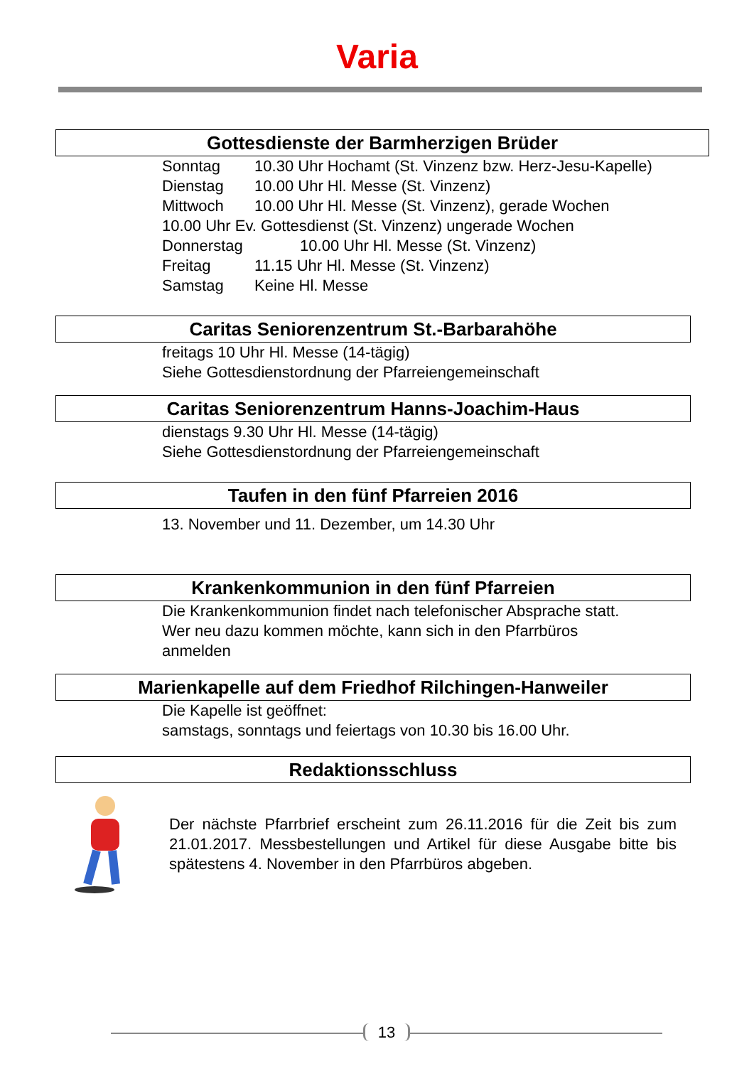Varia
Gottesdienste der Barmherzigen Brüder
Sonntag 10.30 Uhr Hochamt (St. Vinzenz bzw. Herz-Jesu-Kapelle)
Dienstag 10.00 Uhr Hl. Messe (St. Vinzenz)
Mittwoch 10.00 Uhr Hl. Messe (St. Vinzenz), gerade Wochen
10.00 Uhr Ev. Gottesdienst (St. Vinzenz) ungerade Wochen
Donnerstag 10.00 Uhr Hl. Messe (St. Vinzenz)
Freitag 11.15 Uhr Hl. Messe (St. Vinzenz)
Samstag Keine Hl. Messe
Caritas Seniorenzentrum St.-Barbarahöhe
freitags 10 Uhr Hl. Messe (14-tägig)
Siehe Gottesdienstordnung der Pfarreiengemeinschaft
Caritas Seniorenzentrum Hanns-Joachim-Haus
dienstags 9.30 Uhr Hl. Messe (14-tägig)
Siehe Gottesdienstordnung der Pfarreiengemeinschaft
Taufen in den fünf Pfarreien 2016
13. November und 11. Dezember, um 14.30 Uhr
Krankenkommunion in den fünf Pfarreien
Die Krankenkommunion findet nach telefonischer Absprache statt.
Wer neu dazu kommen möchte, kann sich in den Pfarrbüros
anmelden
Marienkapelle auf dem Friedhof Rilchingen-Hanweiler
Die Kapelle ist geöffnet:
samstags, sonntags und feiertags von 10.30 bis 16.00 Uhr.
Redaktionsschluss
Der nächste Pfarrbrief erscheint zum 26.11.2016 für die Zeit bis zum 21.01.2017. Messbestellungen und Artikel für diese Ausgabe bitte bis spätestens 4. November in den Pfarrbüros abgeben.
13